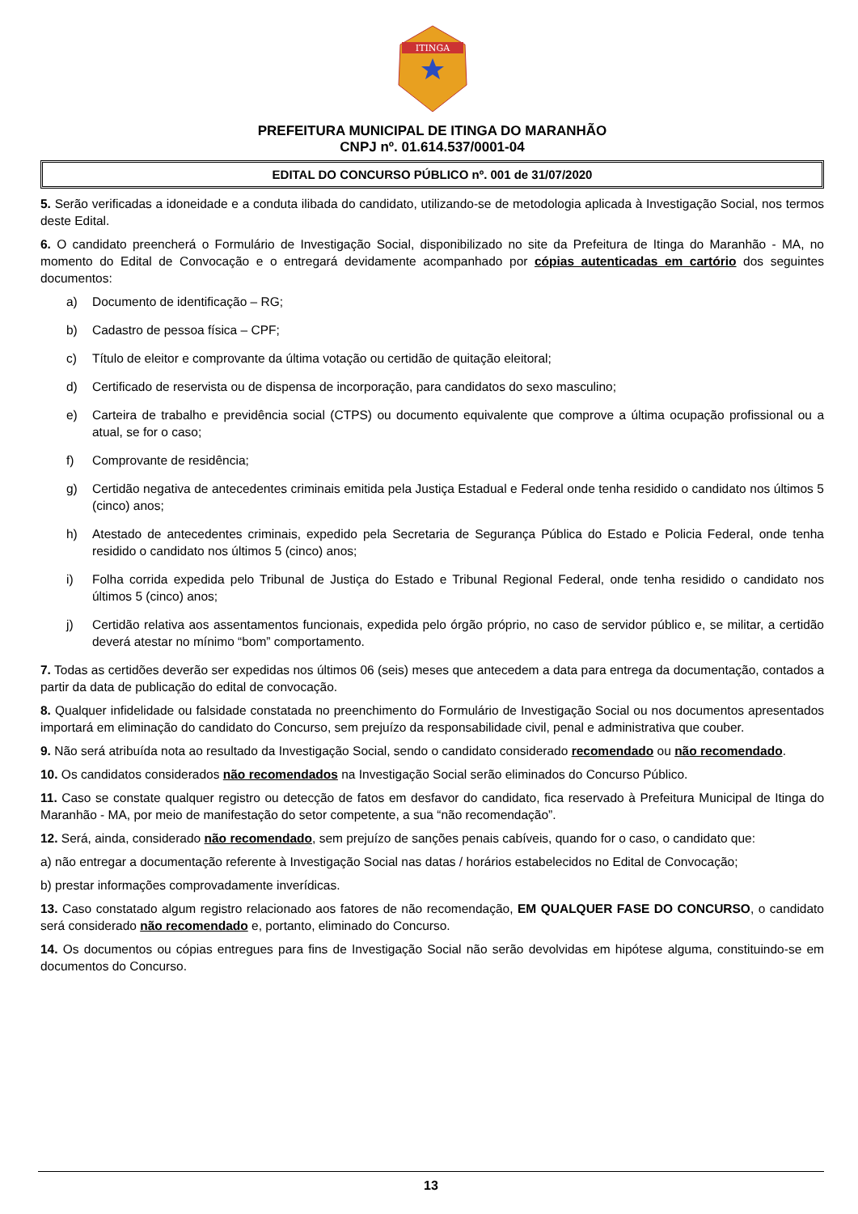ITINGA
PREFEITURA MUNICIPAL DE ITINGA DO MARANHÃO
CNPJ nº. 01.614.537/0001-04
EDITAL DO CONCURSO PÚBLICO nº. 001 de 31/07/2020
5. Serão verificadas a idoneidade e a conduta ilibada do candidato, utilizando-se de metodologia aplicada à Investigação Social, nos termos deste Edital.
6. O candidato preencherá o Formulário de Investigação Social, disponibilizado no site da Prefeitura de Itinga do Maranhão - MA, no momento do Edital de Convocação e o entregará devidamente acompanhado por cópias autenticadas em cartório dos seguintes documentos:
a) Documento de identificação – RG;
b) Cadastro de pessoa física – CPF;
c) Título de eleitor e comprovante da última votação ou certidão de quitação eleitoral;
d) Certificado de reservista ou de dispensa de incorporação, para candidatos do sexo masculino;
e) Carteira de trabalho e previdência social (CTPS) ou documento equivalente que comprove a última ocupação profissional ou a atual, se for o caso;
f) Comprovante de residência;
g) Certidão negativa de antecedentes criminais emitida pela Justiça Estadual e Federal onde tenha residido o candidato nos últimos 5 (cinco) anos;
h) Atestado de antecedentes criminais, expedido pela Secretaria de Segurança Pública do Estado e Policia Federal, onde tenha residido o candidato nos últimos 5 (cinco) anos;
i) Folha corrida expedida pelo Tribunal de Justiça do Estado e Tribunal Regional Federal, onde tenha residido o candidato nos últimos 5 (cinco) anos;
j) Certidão relativa aos assentamentos funcionais, expedida pelo órgão próprio, no caso de servidor público e, se militar, a certidão deverá atestar no mínimo “bom” comportamento.
7. Todas as certidões deverão ser expedidas nos últimos 06 (seis) meses que antecedem a data para entrega da documentação, contados a partir da data de publicação do edital de convocação.
8. Qualquer infidelidade ou falsidade constatada no preenchimento do Formulário de Investigação Social ou nos documentos apresentados importará em eliminação do candidato do Concurso, sem prejuízo da responsabilidade civil, penal e administrativa que couber.
9. Não será atribuída nota ao resultado da Investigação Social, sendo o candidato considerado recomendado ou não recomendado.
10. Os candidatos considerados não recomendados na Investigação Social serão eliminados do Concurso Público.
11. Caso se constate qualquer registro ou detecção de fatos em desfavor do candidato, fica reservado à Prefeitura Municipal de Itinga do Maranhão - MA, por meio de manifestação do setor competente, a sua “não recomendação”.
12. Será, ainda, considerado não recomendado, sem prejuízo de sanções penais cabíveis, quando for o caso, o candidato que:
a) não entregar a documentação referente à Investigação Social nas datas / horários estabelecidos no Edital de Convocação;
b) prestar informações comprovadamente inverídicas.
13. Caso constatado algum registro relacionado aos fatores de não recomendação, EM QUALQUER FASE DO CONCURSO, o candidato será considerado não recomendado e, portanto, eliminado do Concurso.
14. Os documentos ou cópias entregues para fins de Investigação Social não serão devolvidas em hipótese alguma, constituindo-se em documentos do Concurso.
13